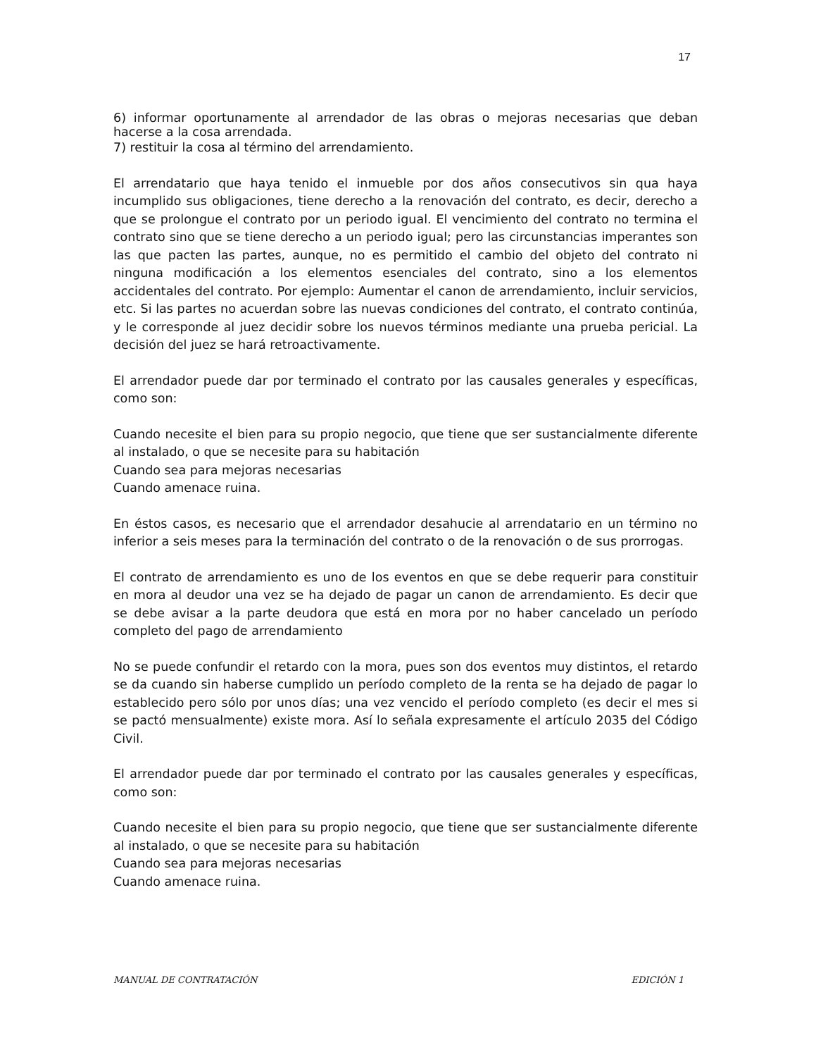17
6) informar oportunamente al arrendador de las obras o mejoras necesarias que deban hacerse a la cosa arrendada.
7) restituir la cosa al término del arrendamiento.
El arrendatario que haya tenido el inmueble por dos años consecutivos sin qua haya incumplido sus obligaciones, tiene derecho a la renovación del contrato, es decir, derecho a que se prolongue el contrato por un periodo igual. El vencimiento del contrato no termina el contrato sino que se tiene derecho a un periodo igual; pero las circunstancias imperantes son las que pacten las partes, aunque, no es permitido el cambio del objeto del contrato ni ninguna modificación a los elementos esenciales del contrato, sino a los elementos accidentales del contrato. Por ejemplo: Aumentar el canon de arrendamiento, incluir servicios, etc. Si las partes no acuerdan sobre las nuevas condiciones del contrato, el contrato continúa, y le corresponde al juez decidir sobre los nuevos términos mediante una prueba pericial. La decisión del juez se hará retroactivamente.
El arrendador puede dar por terminado el contrato por las causales generales y específicas, como son:
Cuando necesite el bien para su propio negocio, que tiene que ser sustancialmente diferente al instalado, o que se necesite para su habitación
Cuando sea para mejoras necesarias
Cuando amenace ruina.
En éstos casos, es necesario que el arrendador desahucie al arrendatario en un término no inferior a seis meses para la terminación del contrato o de la renovación o de sus prorrogas.
El contrato de arrendamiento es uno de los eventos en que se debe requerir para constituir en mora al deudor una vez se ha dejado de pagar un canon de arrendamiento. Es decir que se debe avisar a la parte deudora que está en mora por no haber cancelado un período completo del pago de arrendamiento
No se puede confundir el retardo con la mora, pues son dos eventos muy distintos, el retardo se da cuando sin haberse cumplido un período completo de la renta se ha dejado de pagar lo establecido pero sólo por unos días; una vez vencido el período completo (es decir el mes si se pactó mensualmente) existe mora. Así lo señala expresamente el artículo 2035 del Código Civil.
El arrendador puede dar por terminado el contrato por las causales generales y específicas, como son:
Cuando necesite el bien para su propio negocio, que tiene que ser sustancialmente diferente al instalado, o que se necesite para su habitación
Cuando sea para mejoras necesarias
Cuando amenace ruina.
MANUAL DE CONTRATACIÓN EDICIÓN 1